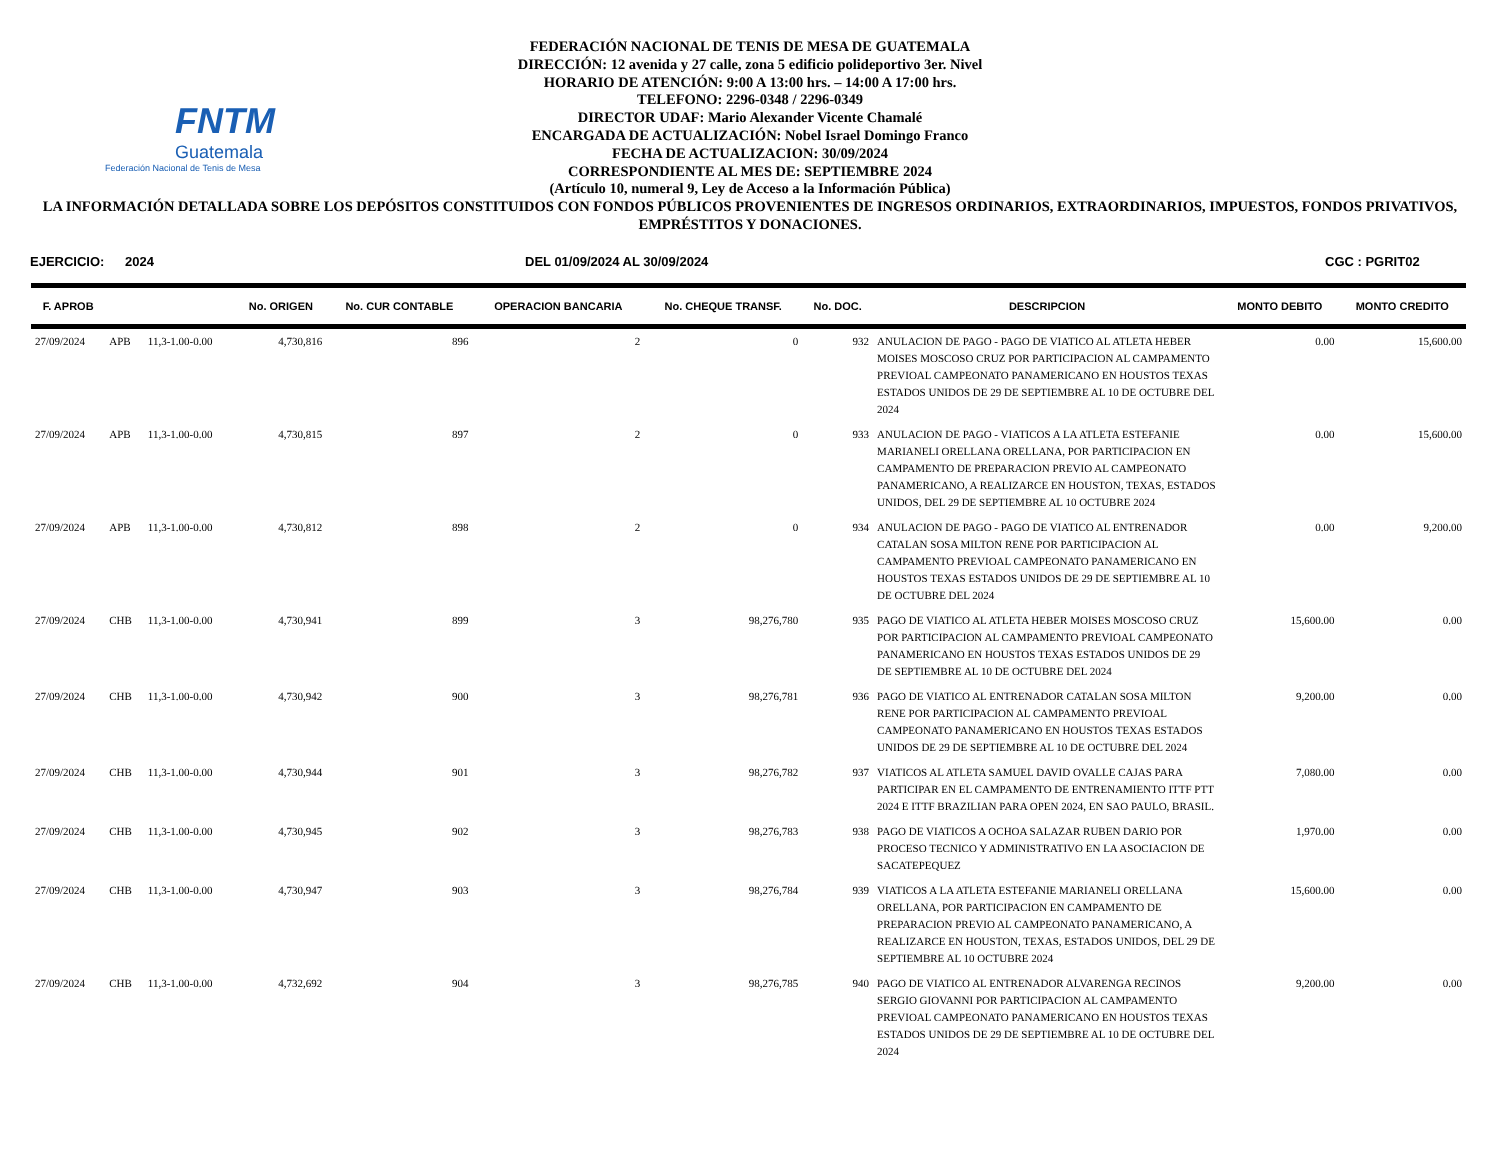FNTM
Guatemala
Federación Nacional de Tenis de Mesa
FEDERACIÓN NACIONAL DE TENIS DE MESA DE GUATEMALA
DIRECCIÓN: 12 avenida y 27 calle, zona 5 edificio polideportivo 3er. Nivel
HORARIO DE ATENCIÓN: 9:00 A 13:00 hrs. – 14:00 A 17:00 hrs.
TELEFONO: 2296-0348 / 2296-0349
DIRECTOR UDAF: Mario Alexander Vicente Chamalé
ENCARGADA DE ACTUALIZACIÓN: Nobel Israel Domingo Franco
FECHA DE ACTUALIZACION: 30/09/2024
CORRESPONDIENTE AL MES DE: SEPTIEMBRE 2024
(Artículo 10, numeral 9, Ley de Acceso a la Información Pública)
LA INFORMACIÓN DETALLADA SOBRE LOS DEPÓSITOS CONSTITUIDOS CON FONDOS PÚBLICOS PROVENIENTES DE INGRESOS ORDINARIOS, EXTRAORDINARIOS, IMPUESTOS, FONDOS PRIVATIVOS, EMPRÉSTITOS Y DONACIONES.
EJERCICIO: 2024 DEL 01/09/2024 AL 30/09/2024 CGC : PGRIT02
| F. APROB | | | No. ORIGEN | No. CUR CONTABLE | OPERACION BANCARIA | No. CHEQUE TRANSF. | No. DOC. | DESCRIPCION | MONTO DEBITO | MONTO CREDITO |
| --- | --- | --- | --- | --- | --- | --- | --- | --- | --- | --- |
| 27/09/2024 | APB | 11,3-1.00-0.00 | 4,730,816 | 896 | 2 | 0 | 932 | ANULACION DE PAGO - PAGO DE VIATICO AL ATLETA HEBER MOISES MOSCOSO CRUZ POR PARTICIPACION AL CAMPAMENTO PREVIOAL CAMPEONATO PANAMERICANO EN HOUSTOS TEXAS ESTADOS UNIDOS DE 29 DE SEPTIEMBRE AL 10 DE OCTUBRE DEL 2024 | 0.00 | 15,600.00 |
| 27/09/2024 | APB | 11,3-1.00-0.00 | 4,730,815 | 897 | 2 | 0 | 933 | ANULACION DE PAGO - VIATICOS A LA ATLETA ESTEFANIE MARIANELI ORELLANA ORELLANA, POR PARTICIPACION EN CAMPAMENTO DE PREPARACION PREVIO AL CAMPEONATO PANAMERICANO, A REALIZARCE EN HOUSTON, TEXAS, ESTADOS UNIDOS, DEL 29 DE SEPTIEMBRE AL 10 OCTUBRE 2024 | 0.00 | 15,600.00 |
| 27/09/2024 | APB | 11,3-1.00-0.00 | 4,730,812 | 898 | 2 | 0 | 934 | ANULACION DE PAGO - PAGO DE VIATICO AL ENTRENADOR CATALAN SOSA MILTON RENE POR PARTICIPACION AL CAMPAMENTO PREVIOAL CAMPEONATO PANAMERICANO EN HOUSTOS TEXAS ESTADOS UNIDOS DE 29 DE SEPTIEMBRE AL 10 DE OCTUBRE DEL 2024 | 0.00 | 9,200.00 |
| 27/09/2024 | CHB | 11,3-1.00-0.00 | 4,730,941 | 899 | 3 | 98,276,780 | 935 | PAGO DE VIATICO AL ATLETA HEBER MOISES MOSCOSO CRUZ POR PARTICIPACION AL CAMPAMENTO PREVIOAL CAMPEONATO PANAMERICANO EN HOUSTOS TEXAS ESTADOS UNIDOS DE 29 DE SEPTIEMBRE AL 10 DE OCTUBRE DEL 2024 | 15,600.00 | 0.00 |
| 27/09/2024 | CHB | 11,3-1.00-0.00 | 4,730,942 | 900 | 3 | 98,276,781 | 936 | PAGO DE VIATICO AL ENTRENADOR CATALAN SOSA MILTON RENE POR PARTICIPACION AL CAMPAMENTO PREVIOAL CAMPEONATO PANAMERICANO EN HOUSTOS TEXAS ESTADOS UNIDOS DE 29 DE SEPTIEMBRE AL 10 DE OCTUBRE DEL 2024 | 9,200.00 | 0.00 |
| 27/09/2024 | CHB | 11,3-1.00-0.00 | 4,730,944 | 901 | 3 | 98,276,782 | 937 | VIATICOS AL ATLETA SAMUEL DAVID OVALLE CAJAS PARA PARTICIPAR EN EL CAMPAMENTO DE ENTRENAMIENTO ITTF PTT 2024 E ITTF BRAZILIAN PARA OPEN 2024, EN SAO PAULO, BRASIL. | 7,080.00 | 0.00 |
| 27/09/2024 | CHB | 11,3-1.00-0.00 | 4,730,945 | 902 | 3 | 98,276,783 | 938 | PAGO DE VIATICOS A OCHOA SALAZAR RUBEN DARIO POR PROCESO TECNICO Y ADMINISTRATIVO EN LA ASOCIACION DE SACATEPEQUEZ | 1,970.00 | 0.00 |
| 27/09/2024 | CHB | 11,3-1.00-0.00 | 4,730,947 | 903 | 3 | 98,276,784 | 939 | VIATICOS A LA ATLETA ESTEFANIE MARIANELI ORELLANA ORELLANA, POR PARTICIPACION EN CAMPAMENTO DE PREPARACION PREVIO AL CAMPEONATO PANAMERICANO, A REALIZARCE EN HOUSTON, TEXAS, ESTADOS UNIDOS, DEL 29 DE SEPTIEMBRE AL 10 OCTUBRE 2024 | 15,600.00 | 0.00 |
| 27/09/2024 | CHB | 11,3-1.00-0.00 | 4,732,692 | 904 | 3 | 98,276,785 | 940 | PAGO DE VIATICO AL ENTRENADOR ALVARENGA RECINOS SERGIO GIOVANNI POR PARTICIPACION AL CAMPAMENTO PREVIOAL CAMPEONATO PANAMERICANO EN HOUSTOS TEXAS ESTADOS UNIDOS DE 29 DE SEPTIEMBRE AL 10 DE OCTUBRE DEL 2024 | 9,200.00 | 0.00 |